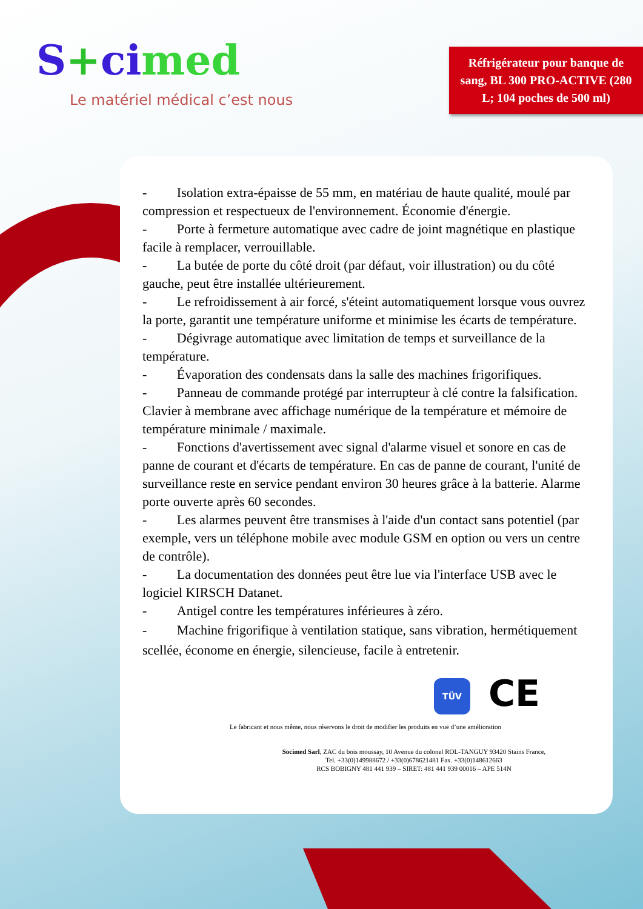S+ci med
Le matériel médical c’est nous
Réfrigérateur pour banque de sang, BL 300 PRO-ACTIVE (280 L; 104 poches de 500 ml)
- Isolation extra-épaisse de 55 mm, en matériau de haute qualité, moulé par compression et respectueux de l'environnement. Économie d'énergie.
- Porte à fermeture automatique avec cadre de joint magnétique en plastique facile à remplacer, verrouillable.
- La butée de porte du côté droit (par défaut, voir illustration) ou du côté gauche, peut être installée ultérieurement.
- Le refroidissement à air forcé, s'éteint automatiquement lorsque vous ouvrez la porte, garantit une température uniforme et minimise les écarts de température.
- Dégivrage automatique avec limitation de temps et surveillance de la température.
- Évaporation des condensats dans la salle des machines frigorifiques.
- Panneau de commande protégé par interrupteur à clé contre la falsification. Clavier à membrane avec affichage numérique de la température et mémoire de température minimale / maximale.
- Fonctions d'avertissement avec signal d'alarme visuel et sonore en cas de panne de courant et d'écarts de température. En cas de panne de courant, l'unité de surveillance reste en service pendant environ 30 heures grâce à la batterie. Alarme porte ouverte après 60 secondes.
- Les alarmes peuvent être transmises à l'aide d'un contact sans potentiel (par exemple, vers un téléphone mobile avec module GSM en option ou vers un centre de contrôle).
- La documentation des données peut être lue via l'interface USB avec le logiciel KIRSCH Datanet.
- Antigel contre les températures inférieures à zéro.
- Machine frigorifique à ventilation statique, sans vibration, hermétiquement scellée, économe en énergie, silencieuse, facile à entretenir.
TÜV CE
Le fabricant et nous même, nous réservons le droit de modifier les produits en vue d’une amélioration
Socimed Sarl, ZAC du bois moussay, 10 Avenue du colonel ROL-TANGUY 93420 Stains France,
Tel. +33(0)149988672 / +33(0)678621481 Fax. +33(0)148612663
RCS BOBIGNY 481 441 939 – SIRET: 481 441 939 00016 – APE 514N